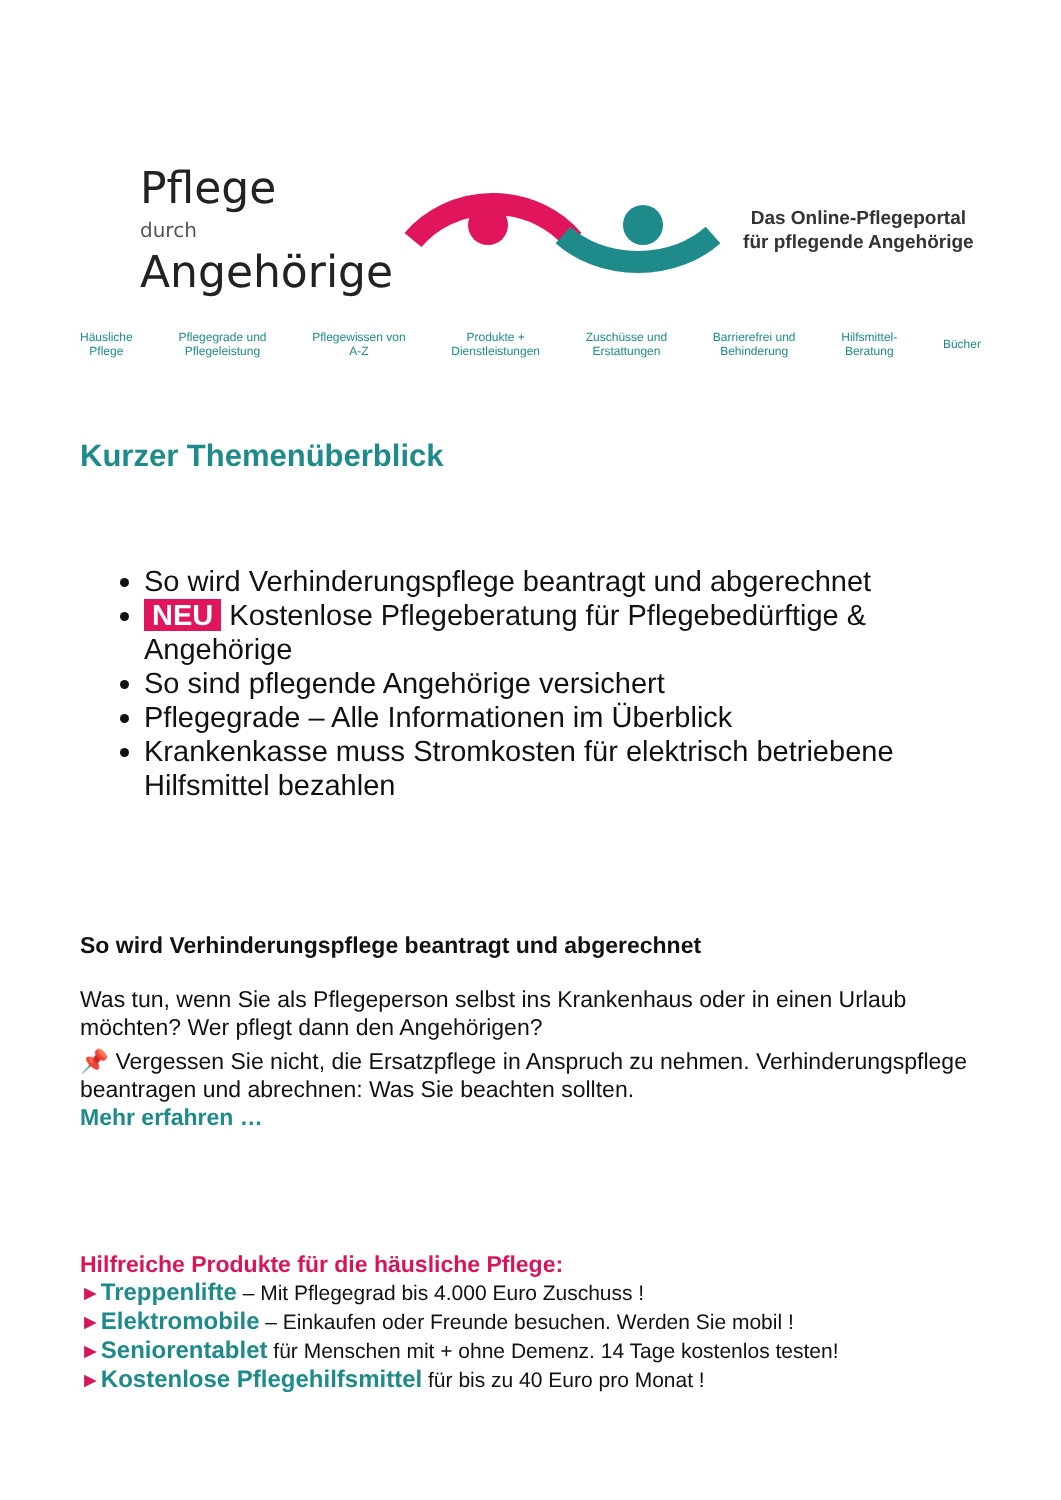Pflege
durch
Angehörige
Das Online-Pflegeportal
für pflegende Angehörige
Häusliche
Pflege Pflegegrade und
Pflegeleistung Pflegewissen von
A-Z Produkte +
Dienstleistungen Zuschüsse und
Erstattungen Barrierefrei und
Behinderung Hilfsmittel-
Beratung Bücher
Kurzer Themenüberblick
So wird Verhinderungspflege beantragt und abgerechnet
NEU Kostenlose Pflegeberatung für Pflegebedürftige & Angehörige
So sind pflegende Angehörige versichert
Pflegegrade – Alle Informationen im Überblick
Krankenkasse muss Stromkosten für elektrisch betriebene Hilfsmittel bezahlen
So wird Verhinderungspflege beantragt und abgerechnet
Was tun, wenn Sie als Pflegeperson selbst ins Krankenhaus oder in einen Urlaub möchten? Wer pflegt dann den Angehörigen?
📌 Vergessen Sie nicht, die Ersatzpflege in Anspruch zu nehmen. Verhinderungspflege beantragen und abrechnen: Was Sie beachten sollten.
Mehr erfahren …
Hilfreiche Produkte für die häusliche Pflege:
►Treppenlifte – Mit Pflegegrad bis 4.000 Euro Zuschuss !
►Elektromobile – Einkaufen oder Freunde besuchen. Werden Sie mobil !
►Seniorentablet für Menschen mit + ohne Demenz. 14 Tage kostenlos testen!
►Kostenlose Pflegehilfsmittel für bis zu 40 Euro pro Monat !